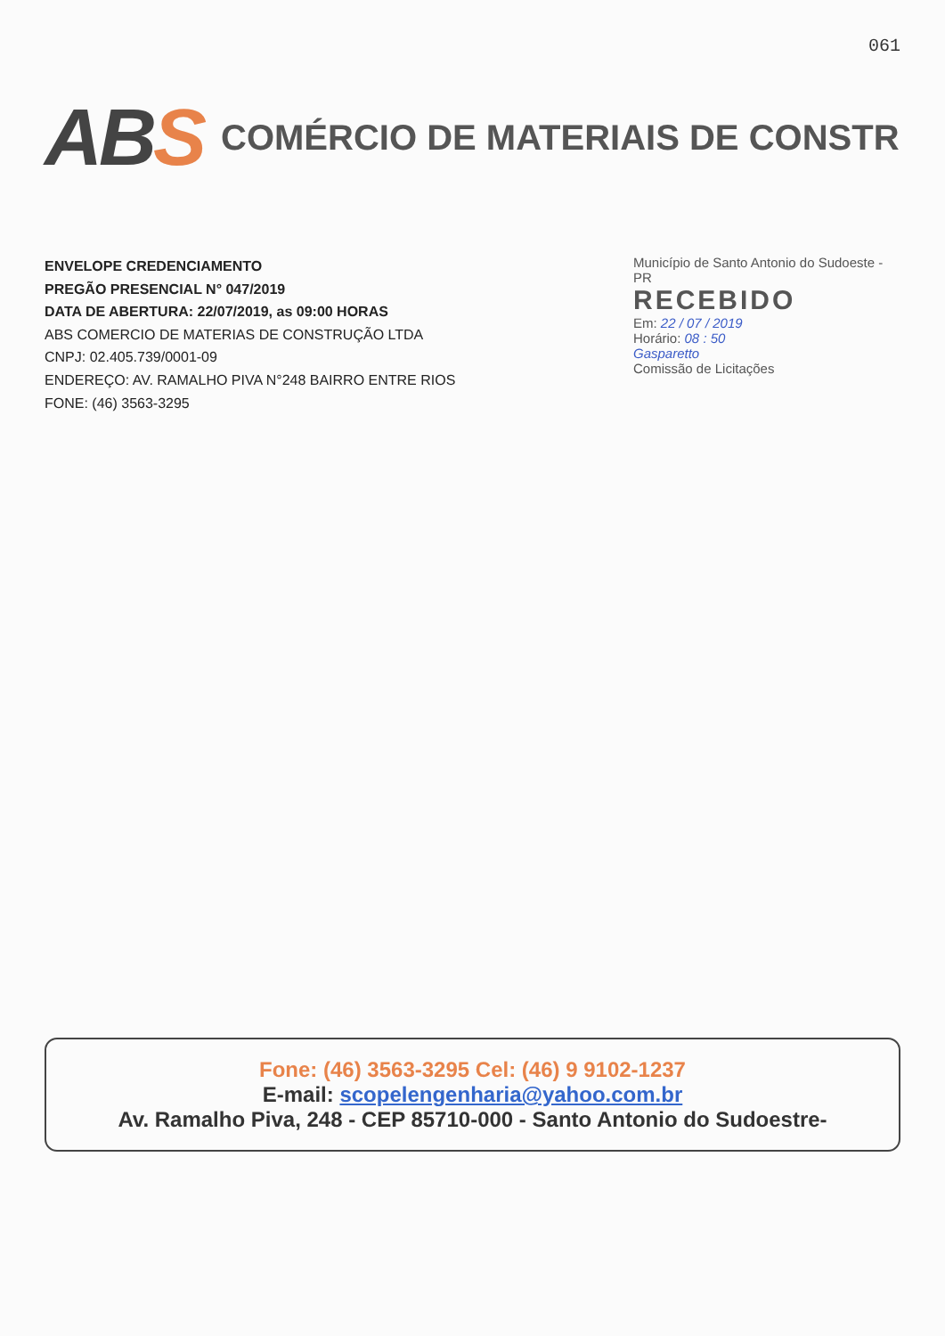061
ABS
COMÉRCIO DE MATERIAIS DE CONSTR
ENVELOPE CREDENCIAMENTO
PREGÃO PRESENCIAL N° 047/2019
DATA DE ABERTURA: 22/07/2019, as 09:00 HORAS
ABS COMERCIO DE MATERIAS DE CONSTRUÇÃO LTDA
CNPJ: 02.405.739/0001-09
ENDEREÇO: AV. RAMALHO PIVA N°248 BAIRRO ENTRE RIOS
FONE: (46) 3563-3295
Município de Santo Antonio do Sudoeste - PR
RECEBIDO
Em: 22 / 07 / 2019
Horário: 08 : 50
Gasparetto
Comissão de Licitações
Fone: (46) 3563-3295 Cel: (46) 9 9102-1237
E-mail: scopelengenharia@yahoo.com.br
Av. Ramalho Piva, 248 - CEP 85710-000 - Santo Antonio do Sudoestre-